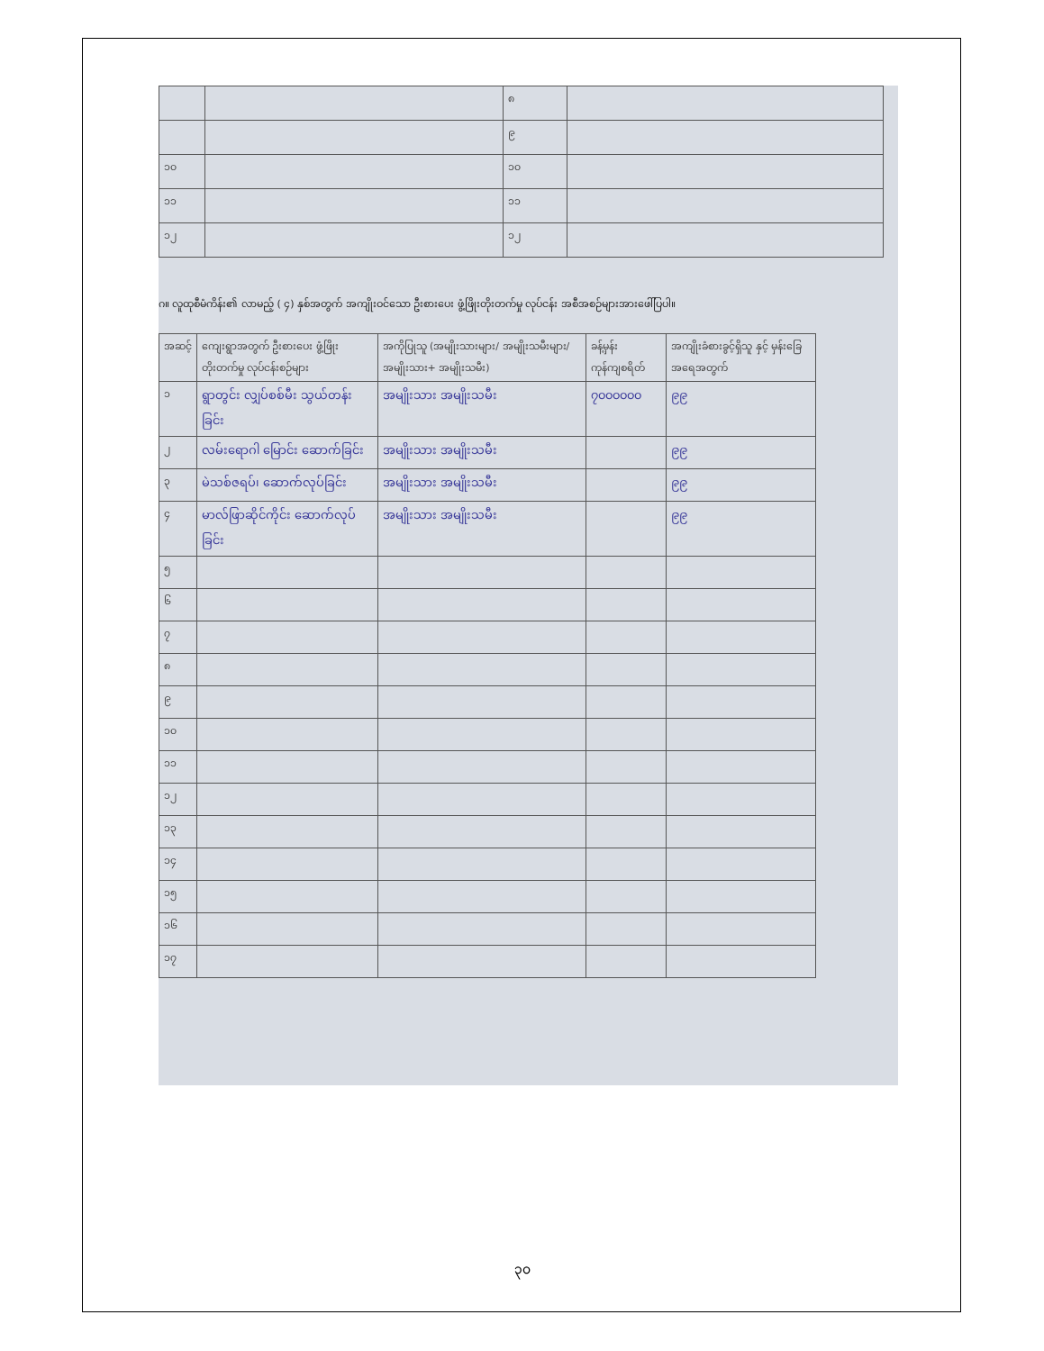| | | ၈ | |
| | | ၉ | |
| ၁၀ | | ၁၀ | |
| ၁၁ | | ၁၁ | |
| ၁၂ | | ၁၂ | |
ဂ။ လူထုစီမံကိန်း၏ လာမည့် ( ၄) နှစ်အတွက် အကျိုးဝင်သော ဦးစားပေး ဖွံ့ဖြိုးတိုးတက်မှု လုပ်ငန်း အစီအစဉ်များအားဖေါ်ပြပါ။
| အဆင့် | ကျေးရွာအတွက် ဦးစားပေး ဖွံ့ဖြိုးတိုးတက်မှု လုပ်ငန်းစဉ်များ | အကိုပြုသူ (အမျိုးသားများ/ အမျိုးသမီးများ/အမျိုးသား+ အမျိုးသမီး) | ခန့်မှန်းကုန်ကျစရိတ် | အကျိုးခံစားခွင့်ရှိသူ နှင့် မှန်းခြေ အရေအတွက် |
| --- | --- | --- | --- | --- |
| ၁ | ရွာတွင်း လျှပ်စစ်မီး သွယ်တန်းခြင်း | အမျိုးသား အမျိုးသမီး | ၇၀၀၀၀၀၀ | ၉၉ |
| ၂ | လမ်းရောဂါ မြောင်း ဆောက်ခြင်း | အမျိုးသား အမျိုးသမီး | | ၉၉ |
| ၃ | မဲသစ်ဇရပ်၊ ဆောက်လုပ်ခြင်း | အမျိုးသား အမျိုးသမီး | | ၉၉ |
| ၄ | မာလ်ဖြာဆိုင်ကိုင်း ဆောက်လုပ်ခြင်း | အမျိုးသား အမျိုးသမီး | | ၉၉ |
| ၅ | | | | |
| ၆ | | | | |
| ၇ | | | | |
| ၈ | | | | |
| ၉ | | | | |
| ၁၀ | | | | |
| ၁၁ | | | | |
| ၁၂ | | | | |
| ၁၃ | | | | |
| ၁၄ | | | | |
| ၁၅ | | | | |
| ၁၆ | | | | |
| ၁၇ | | | | |
၃၀